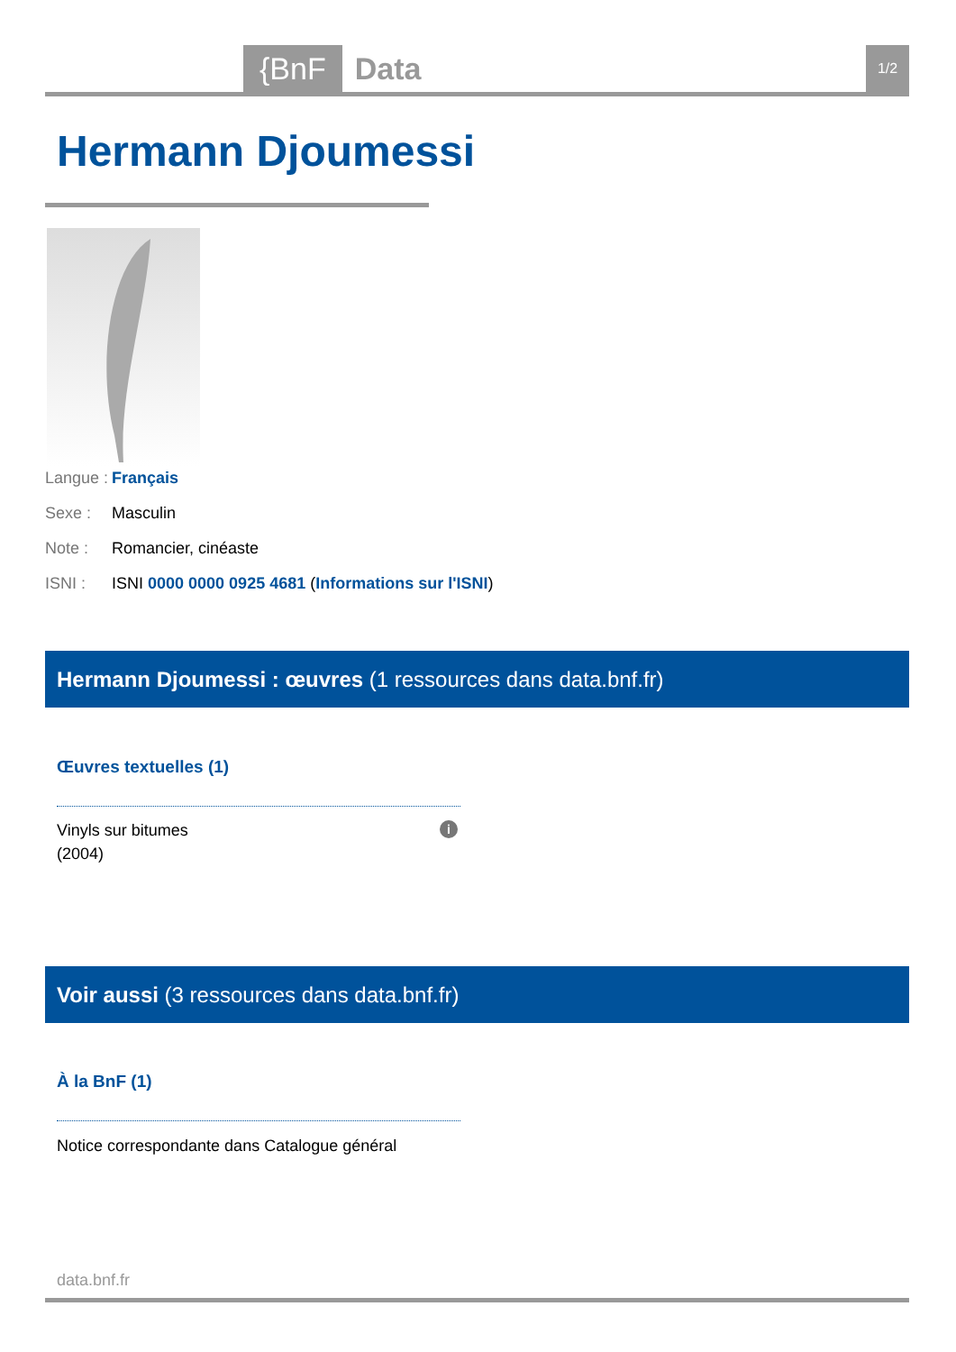{BnF Data 1/2
Hermann Djoumessi
Langue : Français
Sexe : Masculin
Note : Romancier, cinéaste
ISNI : ISNI 0000 0000 0925 4681 (Informations sur l'ISNI)
Hermann Djoumessi : œuvres (1 ressources dans data.bnf.fr)
Œuvres textuelles (1)
Vinyls sur bitumes
(2004)
i
Voir aussi (3 ressources dans data.bnf.fr)
À la BnF (1)
Notice correspondante dans Catalogue général
data.bnf.fr